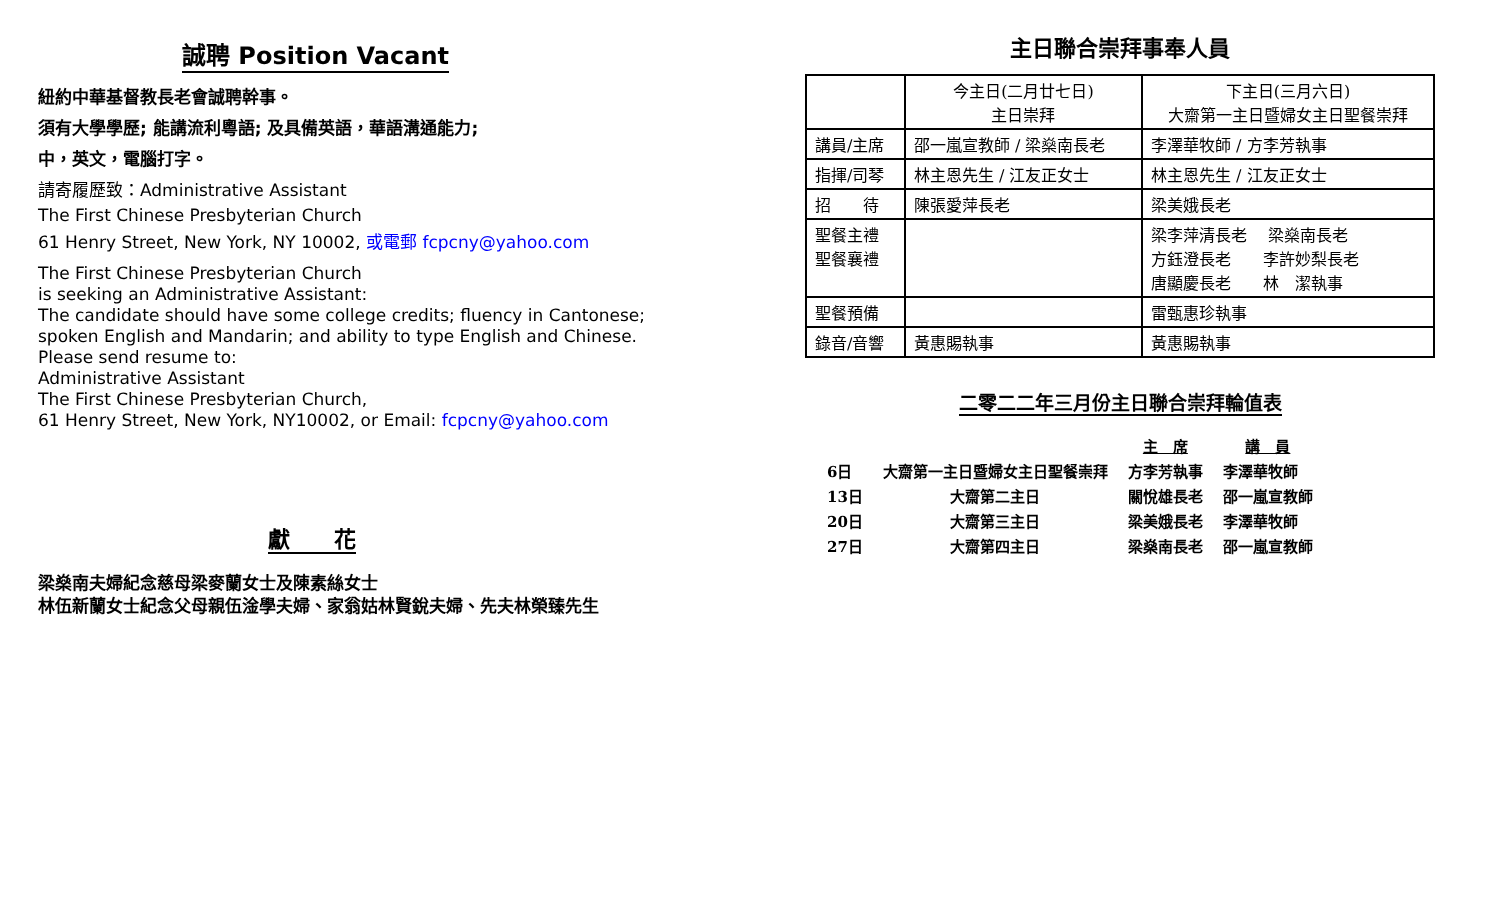誠聘 Position Vacant
紐約中華基督教長老會誠聘幹事。
須有大學學歷; 能講流利粵語; 及具備英語，華語溝通能力;
中，英文，電腦打字。
請寄履歷致：Administrative Assistant
The First Chinese Presbyterian Church
61 Henry Street, New York, NY 10002, 或電郵 fcpcny@yahoo.com
The First Chinese Presbyterian Church
is seeking an Administrative Assistant:
The candidate should have some college credits; fluency in Cantonese;
spoken English and Mandarin; and ability to type English and Chinese.
Please send resume to:
Administrative Assistant
The First Chinese Presbyterian Church,
61 Henry Street, New York, NY10002, or Email: fcpcny@yahoo.com
獻　　花
梁燊南夫婦紀念慈母梁麥蘭女士及陳素絲女士
林伍新蘭女士紀念父母親伍淦學夫婦、家翁姑林賢銳夫婦、先夫林榮臻先生
主日聯合崇拜事奉人員
| | 今主日(二月廿七日) 主日崇拜 | 下主日(三月六日) 大齋第一主日暨婦女主日聖餐崇拜 |
| 講員/主席 | 邵一嵐宣教師 / 梁燊南長老 | 李澤華牧師 / 方李芳執事 |
| 指揮/司琴 | 林主恩先生 / 江友正女士 | 林主恩先生 / 江友正女士 |
| 招 待 | 陳張愛萍長老 | 梁美娥長老 |
| 聖餐主禮 聖餐襄禮 | | 梁李萍清長老 梁燊南長老 方鈺澄長老 李許妙梨長老 唐顯慶長老 林 潔執事 |
| 聖餐預備 | | 雷甄惠珍執事 |
| 錄音/音響 | 黃惠賜執事 | 黃惠賜執事 |
二零二二年三月份主日聯合崇拜輪值表
| | | 主 席 | 講 員 |
| --- | --- | --- | --- |
| 6日 | 大齋第一主日暨婦女主日聖餐崇拜 | 方李芳執事 | 李澤華牧師 |
| 13日 | 大齋第二主日 | 關悅雄長老 | 邵一嵐宣教師 |
| 20日 | 大齋第三主日 | 梁美娥長老 | 李澤華牧師 |
| 27日 | 大齋第四主日 | 梁燊南長老 | 邵一嵐宣教師 |